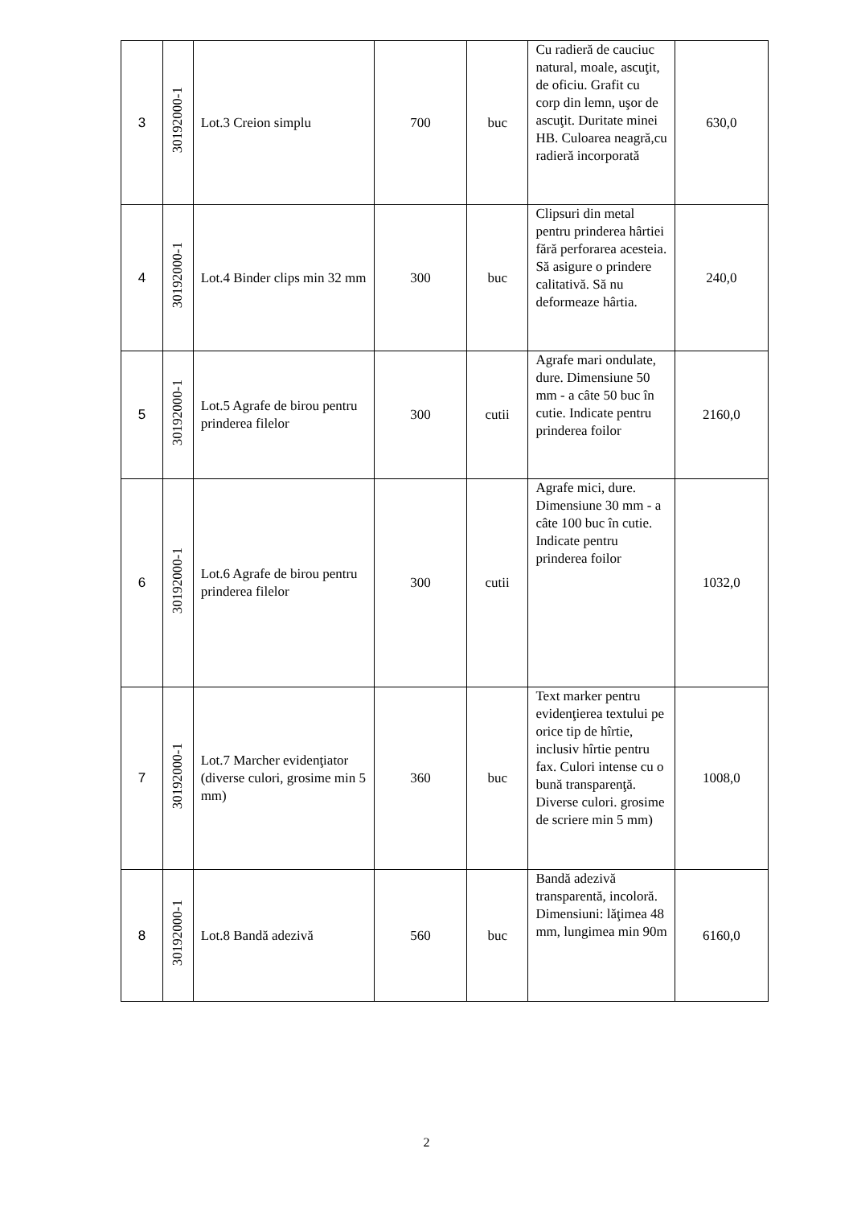| 3 | 30192000-1 | Lot.3 Creion simplu | 700 | buc | Cu radieră de cauciuc natural, moale, ascuţit, de oficiu. Grafit cu corp din lemn, uşor de ascuţit. Duritate minei HB. Culoarea neagră,cu radieră incorporată | 630,0 |
| 4 | 30192000-1 | Lot.4 Binder clips min 32 mm | 300 | buc | Clipsuri din metal pentru prinderea hârtiei fără perforarea acesteia. Să asigure o prindere calitativă. Să nu deformeaze hârtia. | 240,0 |
| 5 | 30192000-1 | Lot.5 Agrafe de birou pentru prinderea filelor | 300 | cutii | Agrafe mari ondulate, dure. Dimensiune 50 mm - a câte 50 buc în cutie. Indicate pentru prinderea foilor | 2160,0 |
| 6 | 30192000-1 | Lot.6 Agrafe de birou pentru prinderea filelor | 300 | cutii | Agrafe mici, dure. Dimensiune 30 mm - a câte 100 buc în cutie. Indicate pentru prinderea foilor | 1032,0 |
| 7 | 30192000-1 | Lot.7 Marcher evidenţiator (diverse culori, grosime min 5 mm) | 360 | buc | Text marker pentru evidenţierea textului pe orice tip de hîrtie, inclusiv hîrtie pentru fax. Culori intense cu o bună transparenţă. Diverse culori. grosime de scriere min 5 mm) | 1008,0 |
| 8 | 30192000-1 | Lot.8 Bandă adezivă | 560 | buc | Bandă adezivă transparentă, incoloră. Dimensiuni: lăţimea 48 mm, lungimea min 90m | 6160,0 |
2